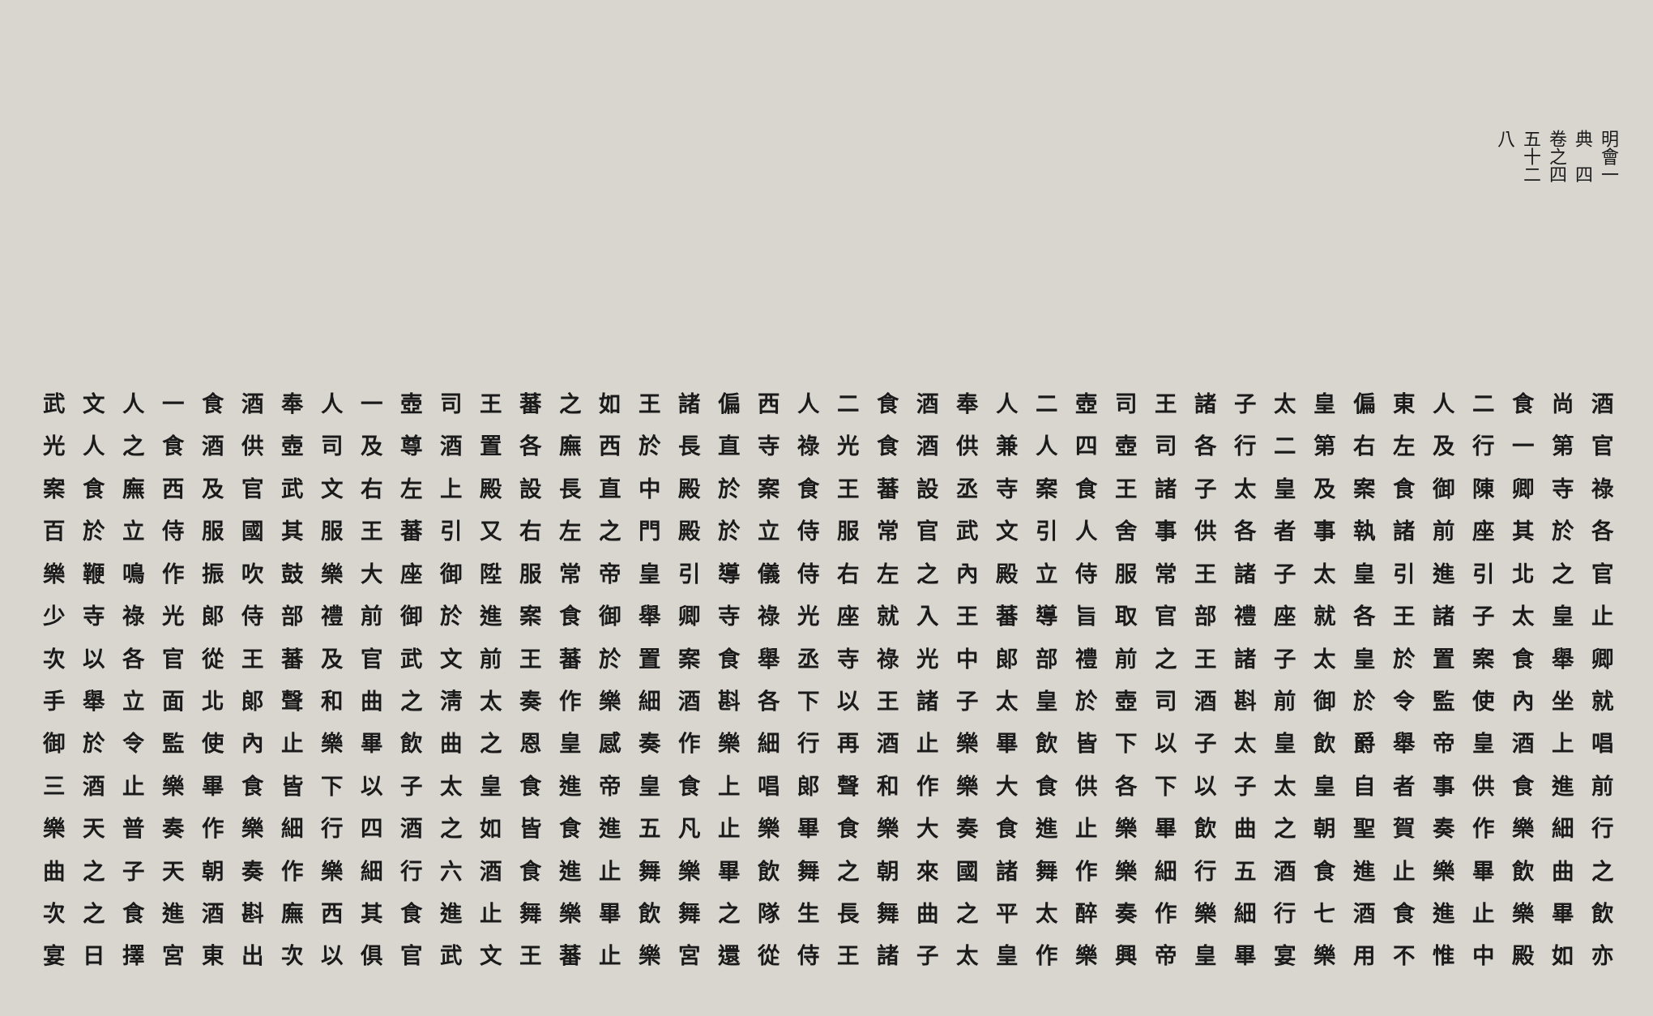明會典　卷之五十八 一四四二
酒尚食二人東偏皇太子諸王司壺二人奉酒食二人西偏諸王如之蕃王司壺一人奉酒食一人文武
官第一行及左右第二行各司壺四人兼供酒食光祿寺直長於西廡各置酒尊及司壺供酒食之人光
祿寺卿陳御食案及皇太子諸王食案寺丞設蕃王食案於殿中直長設殿上左右文武官及西廡食案
各於其座前諸執事者各供事舍人引文武官常服侍立於殿門之左右又引蕃王服其國服侍立於百
官之北引進引皇太子諸王常服侍立殿內之左右侍儀導引皇帝常服陞御座大樂鼓吹振作鳴鞭樂
止皇太子諸王各就座禮部官取旨導蕃王入就座光祿寺卿舉御食案進於御前禮部侍郎光祿寺少
卿舉食案置於皇太子諸王之前禮部郎中光祿寺丞舉食案置於蕃王前文武官及蕃王從官各以次
就坐內使監令於御前斟酒司壺於皇太子諸王以下各斟酒細樂作奏太淸之曲和聲郎北面立舉手
唱上酒皇帝舉爵飲皇太子以下皆飲畢樂止酒再行細樂作奏感皇恩之曲飲畢樂止內使監令於御
前進食供事者自皇太子以下各供食大樂作和聲郎唱上食皇帝進食皇太子以下皆食畢樂止酒三
行細樂作奏賀聖朝之曲飲畢樂止進食奏大樂食畢樂止凡五進食皆如之酒四行細樂作奏普天樂
之曲飲畢樂止進食酒五行細樂作舞諸國來朝之舞飲畢樂舞止進食酒六行細樂作奏朝天子之曲
飲畢樂止進食酒七行細樂作奏醉太平之曲舞長生隊之舞飲畢樂舞止進食其西廡斟酒進食之次
亦如殿中惟不用樂宴畢皇帝興樂作皇太子諸王侍從還宮樂止蕃王文武官俱以次出東宮擇日宴